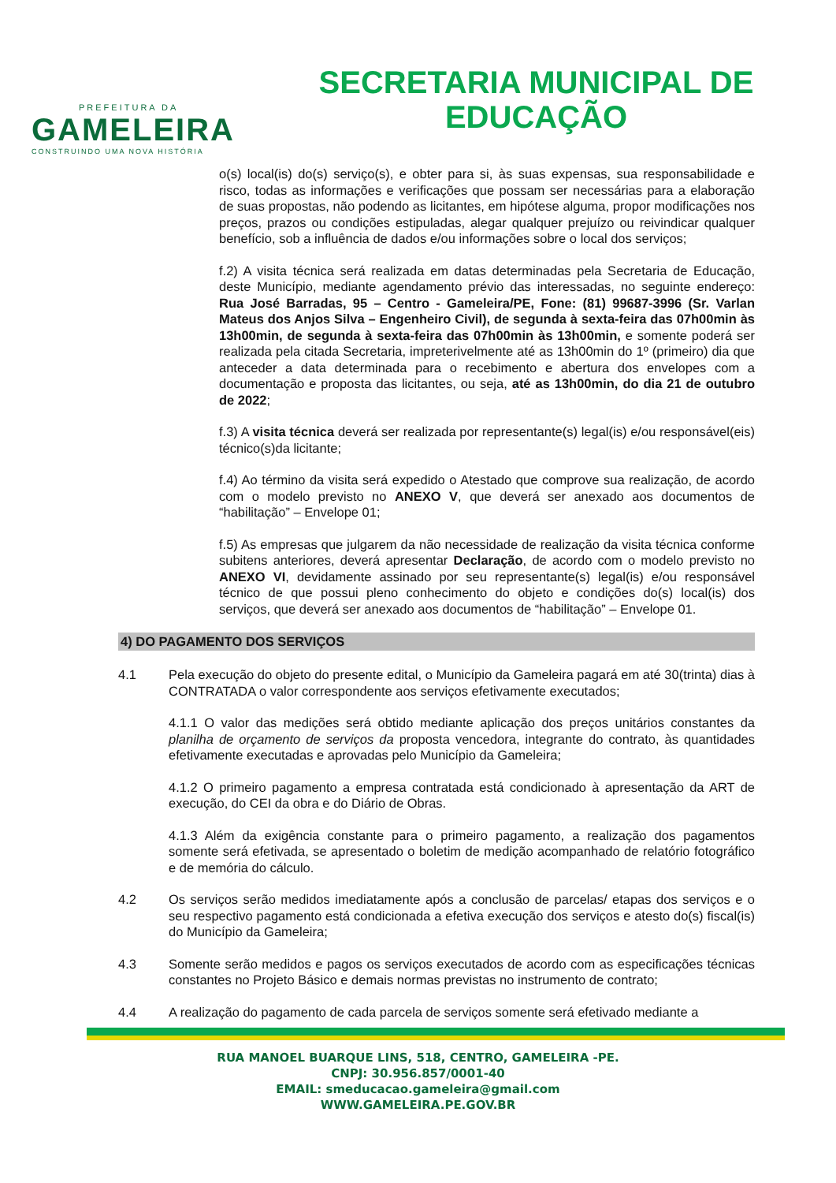PREFEITURA DA
GAMELEIRA
CONSTRUINDO UMA NOVA HISTÓRIA
SECRETARIA MUNICIPAL DE
EDUCAÇÃO
o(s) local(is) do(s) serviço(s), e obter para si, às suas expensas, sua responsabilidade e risco, todas as informações e verificações que possam ser necessárias para a elaboração de suas propostas, não podendo as licitantes, em hipótese alguma, propor modificações nos preços, prazos ou condições estipuladas, alegar qualquer prejuízo ou reivindicar qualquer benefício, sob a influência de dados e/ou informações sobre o local dos serviços;
f.2) A visita técnica será realizada em datas determinadas pela Secretaria de Educação, deste Município, mediante agendamento prévio das interessadas, no seguinte endereço: Rua José Barradas, 95 – Centro - Gameleira/PE, Fone: (81) 99687-3996 (Sr. Varlan Mateus dos Anjos Silva – Engenheiro Civil), de segunda à sexta-feira das 07h00min às 13h00min, de segunda à sexta-feira das 07h00min às 13h00min, e somente poderá ser realizada pela citada Secretaria, impreterivelmente até as 13h00min do 1º (primeiro) dia que anteceder a data determinada para o recebimento e abertura dos envelopes com a documentação e proposta das licitantes, ou seja, até as 13h00min, do dia 21 de outubro de 2022;
f.3) A visita técnica deverá ser realizada por representante(s) legal(is) e/ou responsável(eis) técnico(s)da licitante;
f.4) Ao término da visita será expedido o Atestado que comprove sua realização, de acordo com o modelo previsto no ANEXO V, que deverá ser anexado aos documentos de “habilitação” – Envelope 01;
f.5) As empresas que julgarem da não necessidade de realização da visita técnica conforme subitens anteriores, deverá apresentar Declaração, de acordo com o modelo previsto no ANEXO VI, devidamente assinado por seu representante(s) legal(is) e/ou responsável técnico de que possui pleno conhecimento do objeto e condições do(s) local(is) dos serviços, que deverá ser anexado aos documentos de “habilitação” – Envelope 01.
4) DO PAGAMENTO DOS SERVIÇOS
4.1 Pela execução do objeto do presente edital, o Município da Gameleira pagará em até 30(trinta) dias à CONTRATADA o valor correspondente aos serviços efetivamente executados;
4.1.1 O valor das medições será obtido mediante aplicação dos preços unitários constantes da planilha de orçamento de serviços da proposta vencedora, integrante do contrato, às quantidades efetivamente executadas e aprovadas pelo Município da Gameleira;
4.1.2 O primeiro pagamento a empresa contratada está condicionado à apresentação da ART de execução, do CEI da obra e do Diário de Obras.
4.1.3 Além da exigência constante para o primeiro pagamento, a realização dos pagamentos somente será efetivada, se apresentado o boletim de medição acompanhado de relatório fotográfico e de memória do cálculo.
4.2 Os serviços serão medidos imediatamente após a conclusão de parcelas/ etapas dos serviços e o seu respectivo pagamento está condicionada a efetiva execução dos serviços e atesto do(s) fiscal(is) do Município da Gameleira;
4.3 Somente serão medidos e pagos os serviços executados de acordo com as especificações técnicas constantes no Projeto Básico e demais normas previstas no instrumento de contrato;
4.4 A realização do pagamento de cada parcela de serviços somente será efetivado mediante a
RUA MANOEL BUARQUE LINS, 518, CENTRO, GAMELEIRA -PE.
CNPJ: 30.956.857/0001-40
EMAIL: smeducacao.gameleira@gmail.com
WWW.GAMELEIRA.PE.GOV.BR